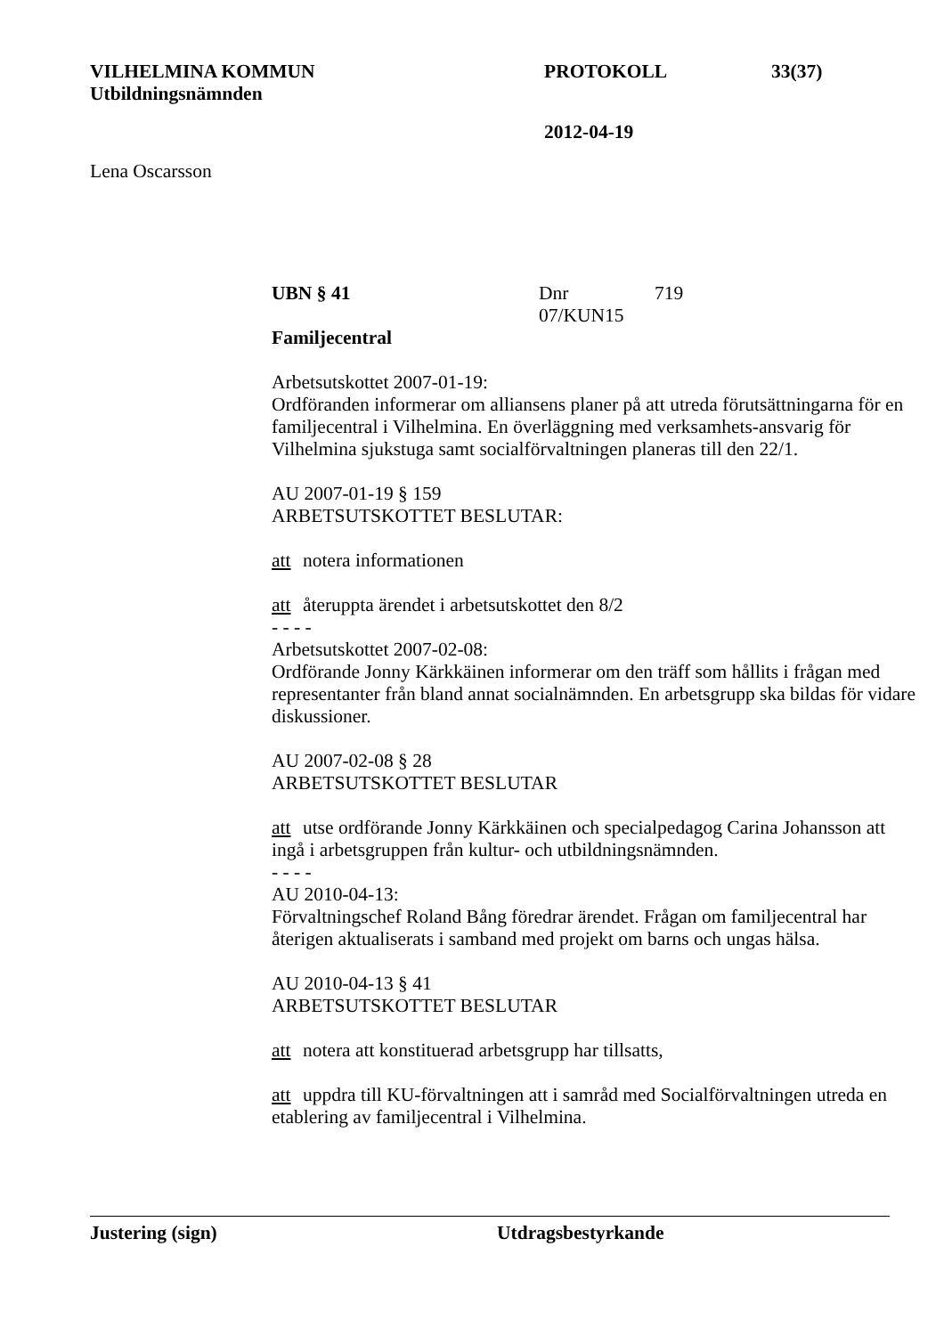VILHELMINA KOMMUN PROTOKOLL 33(37)
Utbildningsnämnden
2012-04-19
Lena Oscarsson
UBN § 41 Dnr 07/KUN15
719
Familjecentral
Arbetsutskottet 2007-01-19:
Ordföranden informerar om alliansens planer på att utreda förutsättningarna för en familjecentral i Vilhelmina. En överläggning med verksamhets-ansvarig för Vilhelmina sjukstuga samt socialförvaltningen planeras till den 22/1.
AU 2007-01-19 § 159
ARBETSUTSKOTTET BESLUTAR:
att notera informationen
att återuppta ärendet i arbetsutskottet den 8/2
- - - -
Arbetsutskottet 2007-02-08:
Ordförande Jonny Kärkkäinen informerar om den träff som hållits i frågan med representanter från bland annat socialnämnden. En arbetsgrupp ska bildas för vidare diskussioner.
AU 2007-02-08 § 28
ARBETSUTSKOTTET BESLUTAR
att utse ordförande Jonny Kärkkäinen och specialpedagog Carina Johansson att ingå i arbetsgruppen från kultur- och utbildningsnämnden.
- - - -
AU 2010-04-13:
Förvaltningschef Roland Bång föredrar ärendet. Frågan om familjecentral har återigen aktualiserats i samband med projekt om barns och ungas hälsa.
AU 2010-04-13 § 41
ARBETSUTSKOTTET BESLUTAR
att notera att konstituerad arbetsgrupp har tillsatts,
att uppdra till KU-förvaltningen att i samråd med Socialförvaltningen utreda en etablering av familjecentral i Vilhelmina.
Justering (sign) Utdragsbestyrkande